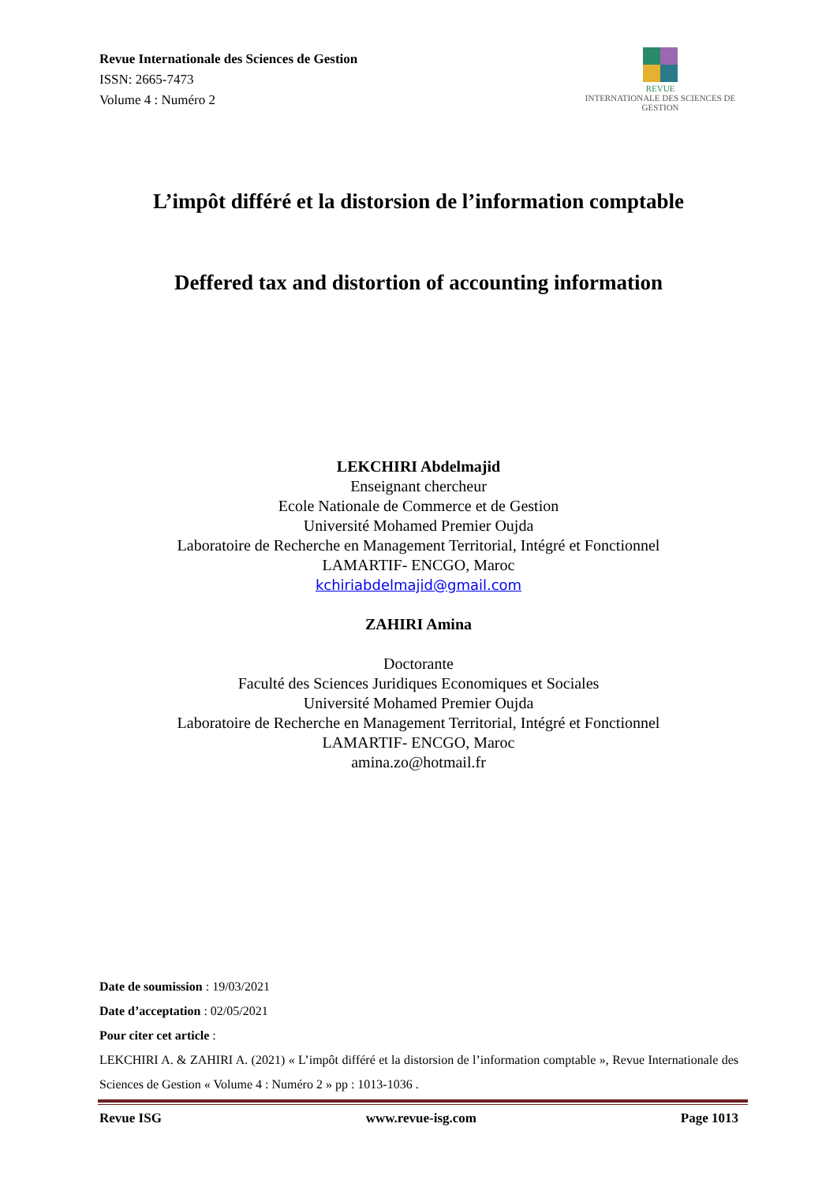Revue Internationale des Sciences de Gestion
ISSN: 2665-7473
Volume 4 : Numéro 2
REVUE
INTERNATIONALE DES SCIENCES DE GESTION
L’impôt différé et la distorsion de l’information comptable
Deffered tax and distortion of accounting information
LEKCHIRI Abdelmajid
Enseignant chercheur
Ecole Nationale de Commerce et de Gestion
Université Mohamed Premier Oujda
Laboratoire de Recherche en Management Territorial, Intégré et Fonctionnel
LAMARTIF- ENCGO, Maroc
kchiriabdelmajid@gmail.com
ZAHIRI Amina
Doctorante
Faculté des Sciences Juridiques Economiques et Sociales
Université Mohamed Premier Oujda
Laboratoire de Recherche en Management Territorial, Intégré et Fonctionnel
LAMARTIF- ENCGO, Maroc
amina.zo@hotmail.fr
Date de soumission : 19/03/2021
Date d’acceptation : 02/05/2021
Pour citer cet article :
LEKCHIRI A. & ZAHIRI A. (2021) « L’impôt différé et la distorsion de l’information comptable », Revue Internationale des Sciences de Gestion « Volume 4 : Numéro 2 » pp : 1013-1036 .
Revue ISG www.revue-isg.com Page 1013